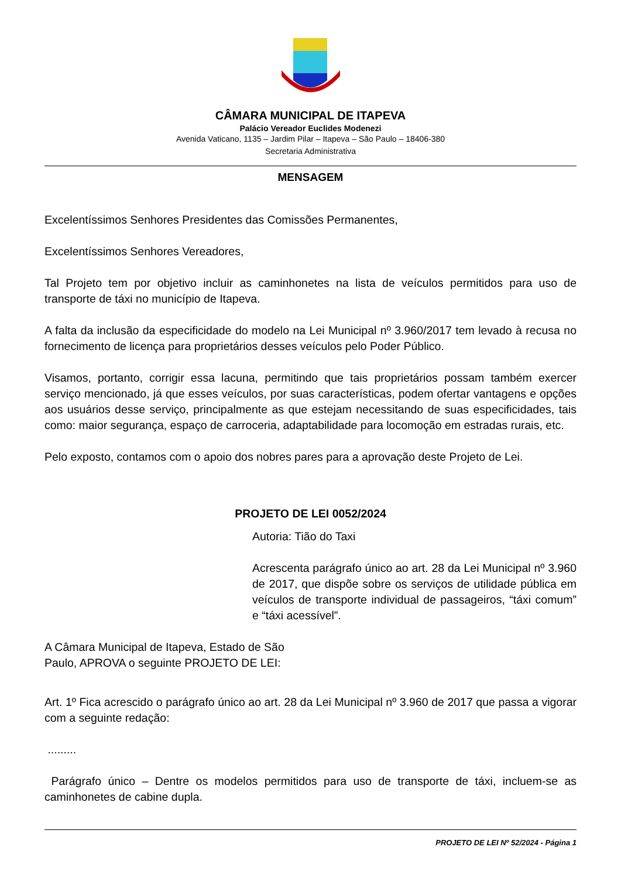CÂMARA MUNICIPAL DE ITAPEVA
Palácio Vereador Euclides Modenezi
Avenida Vaticano, 1135 – Jardim Pilar – Itapeva – São Paulo – 18406-380
Secretaria Administrativa
MENSAGEM
Excelentíssimos Senhores Presidentes das Comissões Permanentes,
Excelentíssimos Senhores Vereadores,
Tal Projeto tem por objetivo incluir as caminhonetes na lista de veículos permitidos para uso de transporte de táxi no município de Itapeva.
A falta da inclusão da especificidade do modelo na Lei Municipal nº 3.960/2017 tem levado à recusa no fornecimento de licença para proprietários desses veículos pelo Poder Público.
Visamos, portanto, corrigir essa lacuna, permitindo que tais proprietários possam também exercer serviço mencionado, já que esses veículos, por suas características, podem ofertar vantagens e opções aos usuários desse serviço, principalmente as que estejam necessitando de suas especificidades, tais como: maior segurança, espaço de carroceria, adaptabilidade para locomoção em estradas rurais, etc.
Pelo exposto, contamos com o apoio dos nobres pares para a aprovação deste Projeto de Lei.
PROJETO DE LEI 0052/2024
Autoria: Tião do Taxi
Acrescenta parágrafo único ao art. 28 da Lei Municipal nº 3.960 de 2017, que dispõe sobre os serviços de utilidade pública em veículos de transporte individual de passageiros, “táxi comum” e “táxi acessível”.
A Câmara Municipal de Itapeva, Estado de São Paulo, APROVA o seguinte PROJETO DE LEI:
Art. 1º Fica acrescido o parágrafo único ao art. 28 da Lei Municipal nº 3.960 de 2017 que passa a vigorar com a seguinte redação:
.........
Parágrafo único – Dentre os modelos permitidos para uso de transporte de táxi, incluem-se as caminhonetes de cabine dupla.
PROJETO DE LEI Nº 52/2024 - Página 1